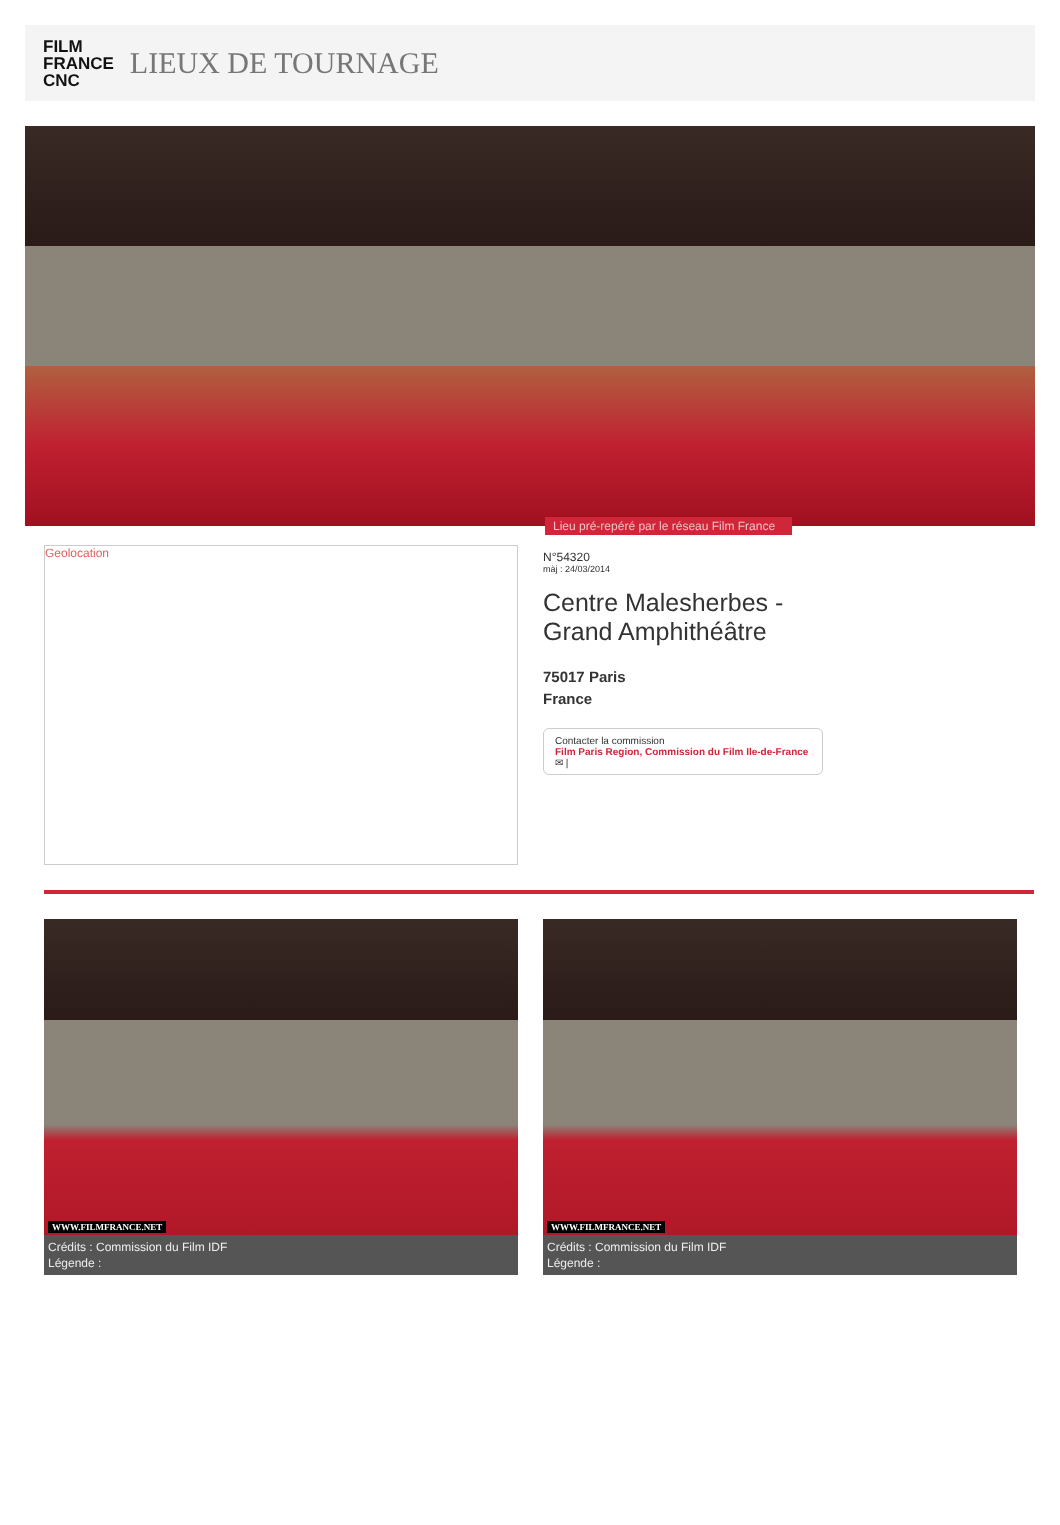FILM
FRANCE
CNC
LIEUX DE TOURNAGE
Lieu pré-repéré par le réseau Film France
Geolocation
N°54320
màj : 24/03/2014
Centre Malesherbes - Grand Amphithéâtre
75017 Paris
France
Contacter la commission
Film Paris Region, Commission du Film Ile-de-France
✉ |
WWW.FILMFRANCE.NET
Crédits : Commission du Film IDF
Légende :
WWW.FILMFRANCE.NET
Crédits : Commission du Film IDF
Légende :